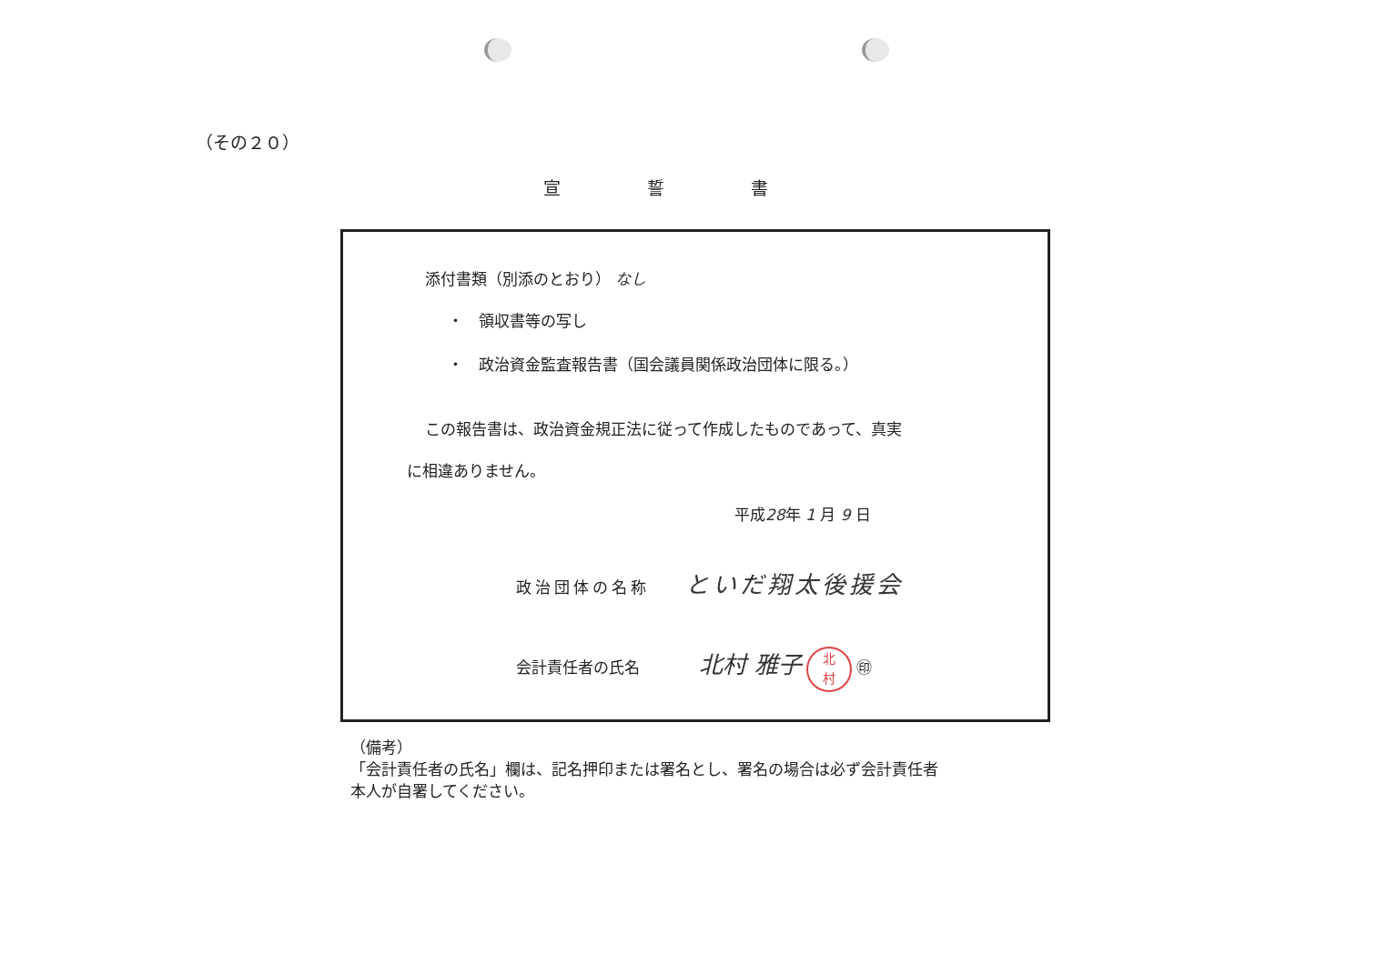（その２０）
宣誓書
添付書類（別添のとおり） なし
・　領収書等の写し
・　政治資金監査報告書（国会議員関係政治団体に限る。）
この報告書は、政治資金規正法に従って作成したものであって、真実
に相違ありません。
平成28年 1 月 9 日
政治団体の名称 といだ翔太後援会
会計責任者の氏名 北村 雅子 北
村 ㊞
（備考）
「会計責任者の氏名」欄は、記名押印または署名とし、署名の場合は必ず会計責任者
本人が自署してください。